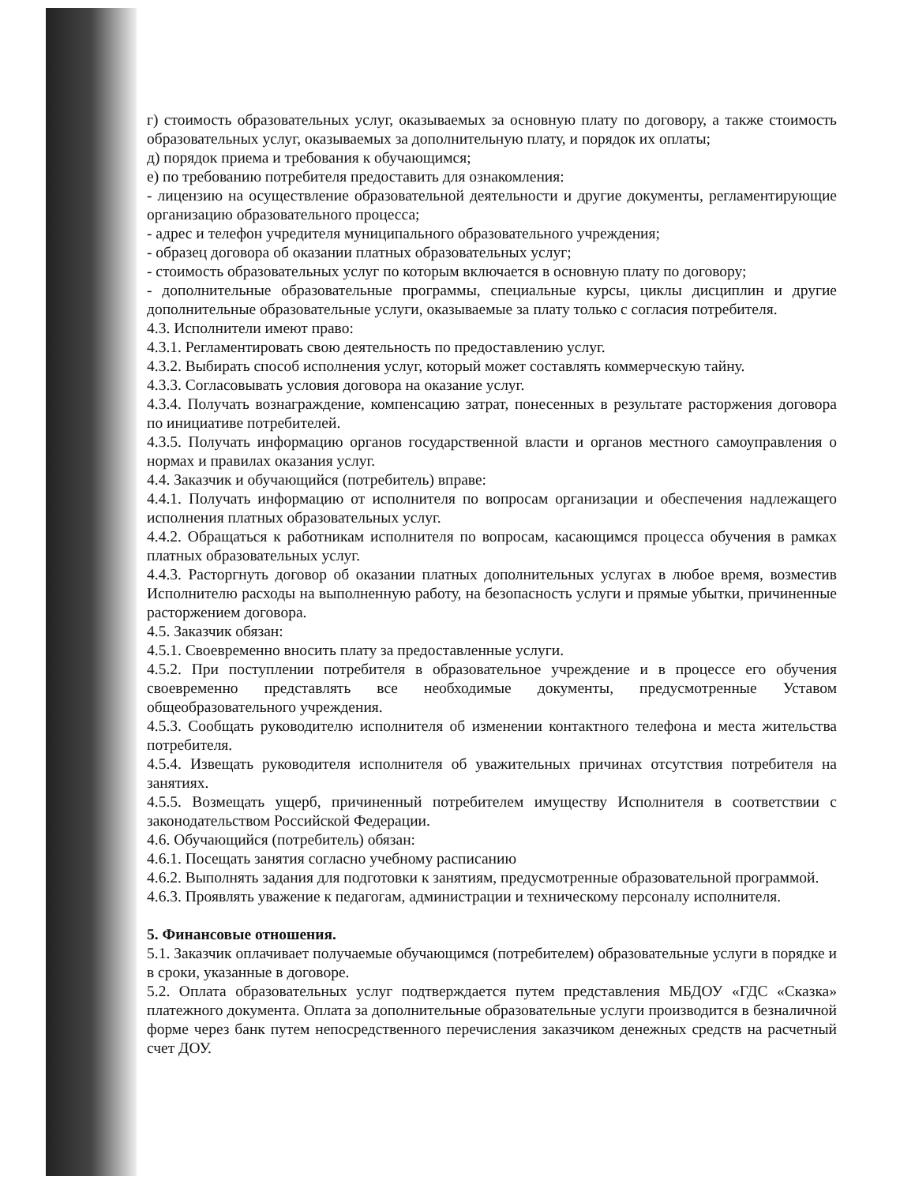г) стоимость образовательных услуг, оказываемых за основную плату по договору, а также стоимость образовательных услуг, оказываемых за дополнительную плату, и порядок их оплаты;
д) порядок приема и требования к обучающимся;
е) по требованию потребителя предоставить для ознакомления:
- лицензию на осуществление образовательной деятельности и другие документы, регламентирующие организацию образовательного процесса;
- адрес и телефон учредителя муниципального образовательного учреждения;
- образец договора об оказании платных образовательных услуг;
- стоимость образовательных услуг по которым включается в основную плату по договору;
- дополнительные образовательные программы, специальные курсы, циклы дисциплин и другие дополнительные образовательные услуги, оказываемые за плату только с согласия потребителя.
4.3. Исполнители имеют право:
4.3.1. Регламентировать свою деятельность по предоставлению услуг.
4.3.2. Выбирать способ исполнения услуг, который может составлять коммерческую тайну.
4.3.3. Согласовывать условия договора на оказание услуг.
4.3.4. Получать вознаграждение, компенсацию затрат, понесенных в результате расторжения договора по инициативе потребителей.
4.3.5. Получать информацию органов государственной власти и органов местного самоуправления о нормах и правилах оказания услуг.
4.4. Заказчик и обучающийся (потребитель) вправе:
4.4.1. Получать информацию от исполнителя по вопросам организации и обеспечения надлежащего исполнения платных образовательных услуг.
4.4.2. Обращаться к работникам исполнителя по вопросам, касающимся процесса обучения в рамках платных образовательных услуг.
4.4.3. Расторгнуть договор об оказании платных дополнительных услугах в любое время, возместив Исполнителю расходы на выполненную работу, на безопасность услуги и прямые убытки, причиненные расторжением договора.
4.5. Заказчик обязан:
4.5.1. Своевременно вносить плату за предоставленные услуги.
4.5.2. При поступлении потребителя в образовательное учреждение и в процессе его обучения своевременно представлять все необходимые документы, предусмотренные Уставом общеобразовательного учреждения.
4.5.3. Сообщать руководителю исполнителя об изменении контактного телефона и места жительства потребителя.
4.5.4. Извещать руководителя исполнителя об уважительных причинах отсутствия потребителя на занятиях.
4.5.5. Возмещать ущерб, причиненный потребителем имуществу Исполнителя в соответствии с законодательством Российской Федерации.
4.6. Обучающийся (потребитель) обязан:
4.6.1. Посещать занятия согласно учебному расписанию
4.6.2. Выполнять задания для подготовки к занятиям, предусмотренные образовательной программой.
4.6.3. Проявлять уважение к педагогам, администрации и техническому персоналу исполнителя.
5. Финансовые отношения.
5.1. Заказчик оплачивает получаемые обучающимся (потребителем) образовательные услуги в порядке и в сроки, указанные в договоре.
5.2. Оплата образовательных услуг подтверждается путем представления МБДОУ «ГДС «Сказка» платежного документа. Оплата за дополнительные образовательные услуги производится в безналичной форме через банк путем непосредственного перечисления заказчиком денежных средств на расчетный счет ДОУ.